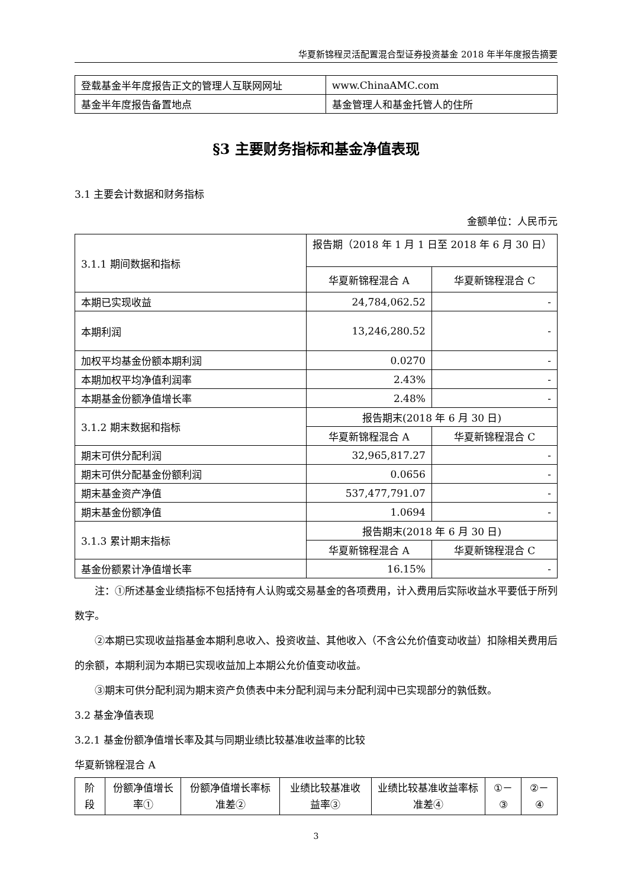华夏新锦程灵活配置混合型证券投资基金 2018 年半年度报告摘要
| 登载基金半年度报告正文的管理人互联网网址 | www.ChinaAMC.com |
| 基金半年度报告备置地点 | 基金管理人和基金托管人的住所 |
§3 主要财务指标和基金净值表现
3.1 主要会计数据和财务指标
金额单位：人民币元
| 3.1.1 期间数据和指标 | 报告期（2018 年 1 月 1 日至 2018 年 6 月 30 日） | |
| | 华夏新锦程混合 A | 华夏新锦程混合 C |
| 本期已实现收益 | 24,784,062.52 | - |
| 本期利润 | 13,246,280.52 | - |
| 加权平均基金份额本期利润 | 0.0270 | - |
| 本期加权平均净值利润率 | 2.43% | - |
| 本期基金份额净值增长率 | 2.48% | - |
| 3.1.2 期末数据和指标 | 报告期末(2018 年 6 月 30 日) | |
| | 华夏新锦程混合 A | 华夏新锦程混合 C |
| 期末可供分配利润 | 32,965,817.27 | - |
| 期末可供分配基金份额利润 | 0.0656 | - |
| 期末基金资产净值 | 537,477,791.07 | - |
| 期末基金份额净值 | 1.0694 | - |
| 3.1.3 累计期末指标 | 报告期末(2018 年 6 月 30 日) | |
| | 华夏新锦程混合 A | 华夏新锦程混合 C |
| 基金份额累计净值增长率 | 16.15% | - |
注：①所述基金业绩指标不包括持有人认购或交易基金的各项费用，计入费用后实际收益水平要低于所列数字。
②本期已实现收益指基金本期利息收入、投资收益、其他收入（不含公允价值变动收益）扣除相关费用后的余额，本期利润为本期已实现收益加上本期公允价值变动收益。
③期末可供分配利润为期末资产负债表中未分配利润与未分配利润中已实现部分的孰低数。
3.2 基金净值表现
3.2.1 基金份额净值增长率及其与同期业绩比较基准收益率的比较
华夏新锦程混合 A
| 阶段 | 份额净值增长率① | 份额净值增长率标准差② | 业绩比较基准收益率③ | 业绩比较基准收益率标准差④ | ①－③ | ②－④ |
3